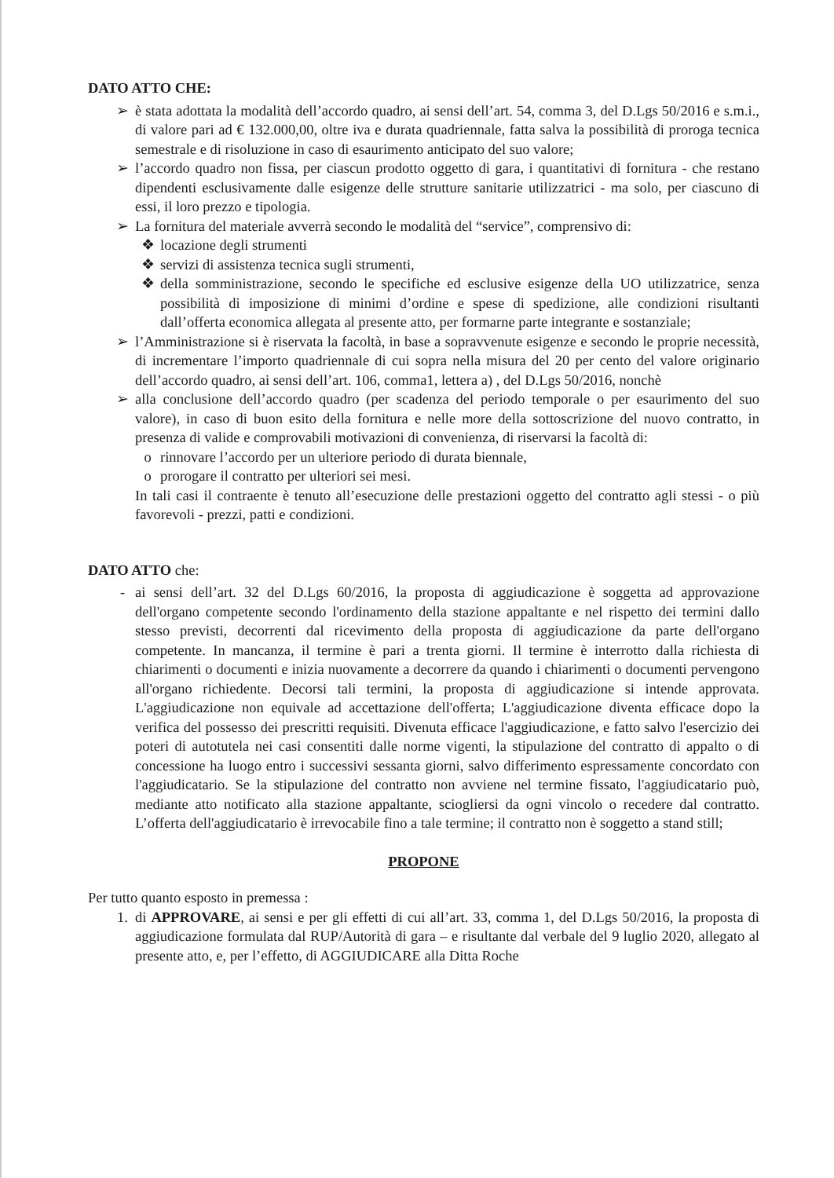DATO ATTO CHE:
➢ è stata adottata la modalità dell’accordo quadro, ai sensi dell’art. 54, comma 3, del D.Lgs 50/2016 e s.m.i., di valore pari ad € 132.000,00, oltre iva e durata quadriennale, fatta salva la possibilità di proroga tecnica semestrale e di risoluzione in caso di esaurimento anticipato del suo valore;
➢ l’accordo quadro non fissa, per ciascun prodotto oggetto di gara, i quantitativi di fornitura - che restano dipendenti esclusivamente dalle esigenze delle strutture sanitarie utilizzatrici - ma solo, per ciascuno di essi, il loro prezzo e tipologia.
➢ La fornitura del materiale avverrà secondo le modalità del “service”, comprensivo di:
❖ locazione degli strumenti
❖ servizi di assistenza tecnica sugli strumenti,
❖ della somministrazione, secondo le specifiche ed esclusive esigenze della UO utilizzatrice, senza possibilità di imposizione di minimi d’ordine e spese di spedizione, alle condizioni risultanti dall’offerta economica allegata al presente atto, per formarne parte integrante e sostanziale;
➢ l’Amministrazione si è riservata la facoltà, in base a sopravvenute esigenze e secondo le proprie necessità, di incrementare l’importo quadriennale di cui sopra nella misura del 20 per cento del valore originario dell’accordo quadro, ai sensi dell’art. 106, comma1, lettera a) , del D.Lgs 50/2016, nonchè
➢ alla conclusione dell’accordo quadro (per scadenza del periodo temporale o per esaurimento del suo valore), in caso di buon esito della fornitura e nelle more della sottoscrizione del nuovo contratto, in presenza di valide e comprovabili motivazioni di convenienza, di riservarsi la facoltà di:
o rinnovare l’accordo per un ulteriore periodo di durata biennale,
o prorogare il contratto per ulteriori sei mesi.
In tali casi il contraente è tenuto all’esecuzione delle prestazioni oggetto del contratto agli stessi - o più favorevoli - prezzi, patti e condizioni.
DATO ATTO che:
- ai sensi dell’art. 32 del D.Lgs 60/2016, la proposta di aggiudicazione è soggetta ad approvazione dell'organo competente secondo l'ordinamento della stazione appaltante e nel rispetto dei termini dallo stesso previsti, decorrenti dal ricevimento della proposta di aggiudicazione da parte dell'organo competente. In mancanza, il termine è pari a trenta giorni. Il termine è interrotto dalla richiesta di chiarimenti o documenti e inizia nuovamente a decorrere da quando i chiarimenti o documenti pervengono all'organo richiedente. Decorsi tali termini, la proposta di aggiudicazione si intende approvata. L'aggiudicazione non equivale ad accettazione dell'offerta; L'aggiudicazione diventa efficace dopo la verifica del possesso dei prescritti requisiti. Divenuta efficace l'aggiudicazione, e fatto salvo l'esercizio dei poteri di autotutela nei casi consentiti dalle norme vigenti, la stipulazione del contratto di appalto o di concessione ha luogo entro i successivi sessanta giorni, salvo differimento espressamente concordato con l'aggiudicatario. Se la stipulazione del contratto non avviene nel termine fissato, l'aggiudicatario può, mediante atto notificato alla stazione appaltante, sciogliersi da ogni vincolo o recedere dal contratto. L’offerta dell'aggiudicatario è irrevocabile fino a tale termine; il contratto non è soggetto a stand still;
PROPONE
Per tutto quanto esposto in premessa :
1. di APPROVARE, ai sensi e per gli effetti di cui all’art. 33, comma 1, del D.Lgs 50/2016, la proposta di aggiudicazione formulata dal RUP/Autorità di gara – e risultante dal verbale del 9 luglio 2020, allegato al presente atto, e, per l’effetto, di AGGIUDICARE alla Ditta Roche